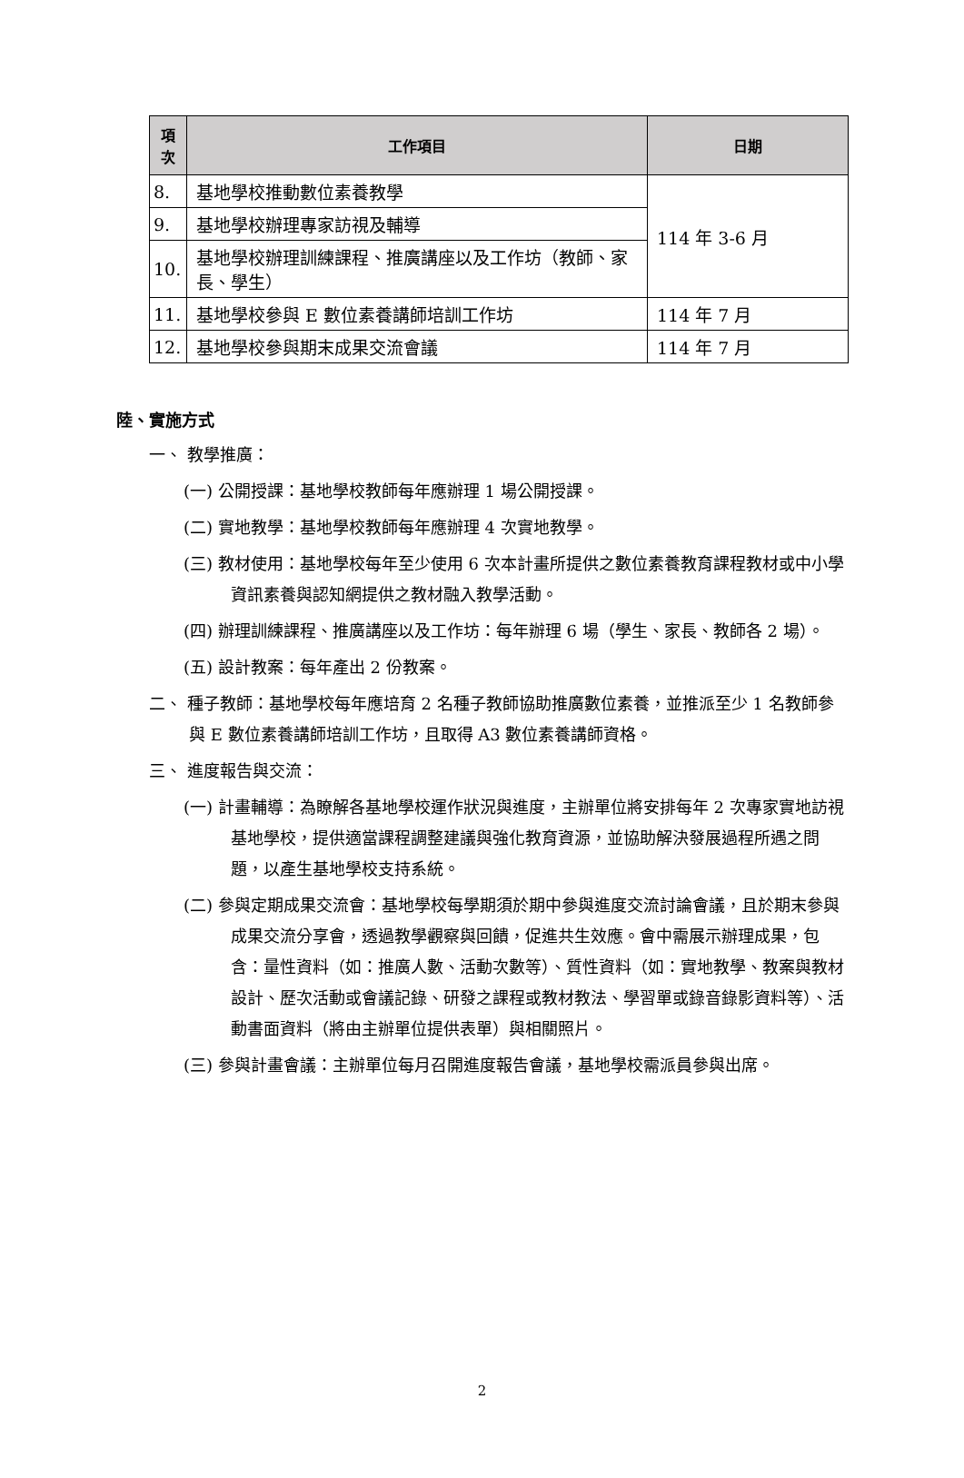| 項 次 | 工作項目 | 日期 |
| --- | --- | --- |
| 8. | 基地學校推動數位素養教學 | 114 年 3-6 月 |
| 9. | 基地學校辦理專家訪視及輔導 | |
| 10. | 基地學校辦理訓練課程、推廣講座以及工作坊（教師、家長、學生） | |
| 11. | 基地學校參與 E 數位素養講師培訓工作坊 | 114 年 7 月 |
| 12. | 基地學校參與期末成果交流會議 | 114 年 7 月 |
陸、實施方式
一、 教學推廣：
(一) 公開授課：基地學校教師每年應辦理 1 場公開授課。
(二) 實地教學：基地學校教師每年應辦理 4 次實地教學。
(三) 教材使用：基地學校每年至少使用 6 次本計畫所提供之數位素養教育課程教材或中小學資訊素養與認知網提供之教材融入教學活動。
(四) 辦理訓練課程、推廣講座以及工作坊：每年辦理 6 場（學生、家長、教師各 2 場）。
(五) 設計教案：每年產出 2 份教案。
二、 種子教師：基地學校每年應培育 2 名種子教師協助推廣數位素養，並推派至少 1 名教師參與 E 數位素養講師培訓工作坊，且取得 A3 數位素養講師資格。
三、 進度報告與交流：
(一) 計畫輔導：為瞭解各基地學校運作狀況與進度，主辦單位將安排每年 2 次專家實地訪視基地學校，提供適當課程調整建議與強化教育資源，並協助解決發展過程所遇之問題，以產生基地學校支持系統。
(二) 參與定期成果交流會：基地學校每學期須於期中參與進度交流討論會議，且於期末參與成果交流分享會，透過教學觀察與回饋，促進共生效應。會中需展示辦理成果，包含：量性資料（如：推廣人數、活動次數等）、質性資料（如：實地教學、教案與教材設計、歷次活動或會議記錄、研發之課程或教材教法、學習單或錄音錄影資料等）、活動書面資料（將由主辦單位提供表單）與相關照片。
(三) 參與計畫會議：主辦單位每月召開進度報告會議，基地學校需派員參與出席。
2